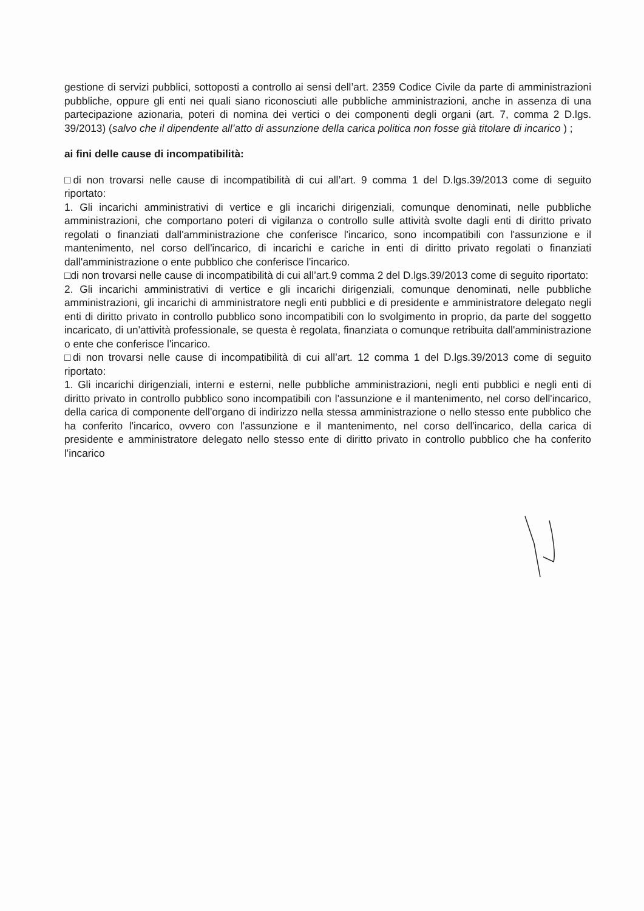gestione di servizi pubblici, sottoposti a controllo ai sensi dell’art. 2359 Codice Civile da parte di amministrazioni pubbliche, oppure gli enti nei quali siano riconosciuti alle pubbliche amministrazioni, anche in assenza di una partecipazione azionaria, poteri di nomina dei vertici o dei componenti degli organi (art. 7, comma 2 D.lgs. 39/2013) (salvo che il dipendente all’atto di assunzione della carica politica non fosse già titolare di incarico ) ;
ai fini delle cause di incompatibilità:
□di non trovarsi nelle cause di incompatibilità di cui all’art. 9 comma 1 del D.lgs.39/2013 come di seguito riportato:
1. Gli incarichi amministrativi di vertice e gli incarichi dirigenziali, comunque denominati, nelle pubbliche amministrazioni, che comportano poteri di vigilanza o controllo sulle attività svolte dagli enti di diritto privato regolati o finanziati dall'amministrazione che conferisce l'incarico, sono incompatibili con l'assunzione e il mantenimento, nel corso dell'incarico, di incarichi e cariche in enti di diritto privato regolati o finanziati dall'amministrazione o ente pubblico che conferisce l'incarico.
□di non trovarsi nelle cause di incompatibilità di cui all’art.9 comma 2 del D.lgs.39/2013 come di seguito riportato:
2. Gli incarichi amministrativi di vertice e gli incarichi dirigenziali, comunque denominati, nelle pubbliche amministrazioni, gli incarichi di amministratore negli enti pubblici e di presidente e amministratore delegato negli enti di diritto privato in controllo pubblico sono incompatibili con lo svolgimento in proprio, da parte del soggetto incaricato, di un'attività professionale, se questa è regolata, finanziata o comunque retribuita dall'amministrazione o ente che conferisce l'incarico.
□di non trovarsi nelle cause di incompatibilità di cui all’art. 12 comma 1 del D.lgs.39/2013 come di seguito riportato:
1. Gli incarichi dirigenziali, interni e esterni, nelle pubbliche amministrazioni, negli enti pubblici e negli enti di diritto privato in controllo pubblico sono incompatibili con l'assunzione e il mantenimento, nel corso dell'incarico, della carica di componente dell'organo di indirizzo nella stessa amministrazione o nello stesso ente pubblico che ha conferito l'incarico, ovvero con l'assunzione e il mantenimento, nel corso dell'incarico, della carica di presidente e amministratore delegato nello stesso ente di diritto privato in controllo pubblico che ha conferito l'incarico